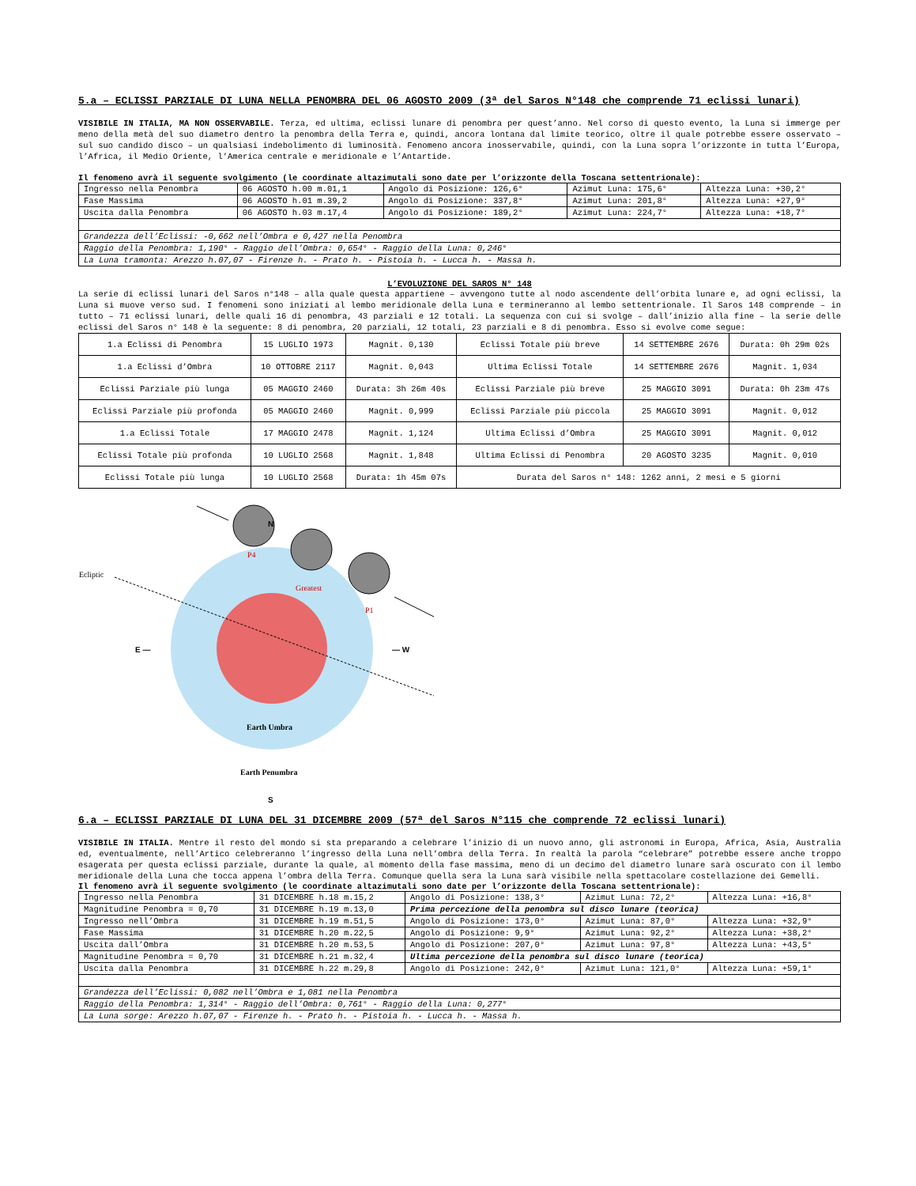5.a – ECLISSI PARZIALE DI LUNA NELLA PENOMBRA DEL 06 AGOSTO 2009 (3ª del Saros N°148 che comprende 71 eclissi lunari)
VISIBILE IN ITALIA, MA NON OSSERVABILE. Terza, ed ultima, eclissi lunare di penombra per quest’anno. Nel corso di questo evento, la Luna si immerge per meno della metà del suo diametro dentro la penombra della Terra e, quindi, ancora lontana dal limite teorico, oltre il quale potrebbe essere osservato – sul suo candido disco – un qualsiasi indebolimento di luminosità. Fenomeno ancora inosservabile, quindi, con la Luna sopra l’orizzonte in tutta l’Europa, l’Africa, il Medio Oriente, l’America centrale e meridionale e l’Antartide.
Il fenomeno avrà il seguente svolgimento (le coordinate altazimutali sono date per l’orizzonte della Toscana settentrionale):
| Ingresso nella Penombra | 06 AGOSTO h.00 m.01,1 | Angolo di Posizione: 126,6° | Azimut Luna: 175,6° | Altezza Luna: +30,2° |
| Fase Massima | 06 AGOSTO h.01 m.39,2 | Angolo di Posizione: 337,8° | Azimut Luna: 201,8° | Altezza Luna: +27,9° |
| Uscita dalla Penombra | 06 AGOSTO h.03 m.17,4 | Angolo di Posizione: 189,2° | Azimut Luna: 224,7° | Altezza Luna: +18,7° |
| Grandezza dell’Eclissi: -0,662 nell’Ombra e 0,427 nella Penombra | | | | |
| Raggio della Penombra: 1,190° - Raggio dell’Ombra: 0,654° - Raggio della Luna: 0,246° | | | | |
| La Luna tramonta: Arezzo h.07,07 - Firenze h. - Prato h. - Pistoia h. - Lucca h. - Massa h. | | | | |
L’EVOLUZIONE DEL SAROS N° 148
La serie di eclissi lunari del Saros n°148 – alla quale questa appartiene – avvengono tutte al nodo ascendente dell’orbita lunare e, ad ogni eclissi, la Luna si muove verso sud. I fenomeni sono iniziati al lembo meridionale della Luna e termineranno al lembo settentrionale. Il Saros 148 comprende – in tutto – 71 eclissi lunari, delle quali 16 di penombra, 43 parziali e 12 totali. La sequenza con cui si svolge – dall’inizio alla fine – la serie delle eclissi del Saros n° 148 è la seguente: 8 di penombra, 20 parziali, 12 totali, 23 parziali e 8 di penombra. Esso si evolve come segue:
| 1.a Eclissi di Penombra | 15 LUGLIO 1973 | Magnit. 0,130 | Eclissi Totale più breve | 14 SETTEMBRE 2676 | Durata: 0h 29m 02s |
| 1.a Eclissi d’Ombra | 10 OTTOBRE 2117 | Magnit. 0,043 | Ultima Eclissi Totale | 14 SETTEMBRE 2676 | Magnit. 1,034 |
| Eclissi Parziale più lunga | 05 MAGGIO 2460 | Durata: 3h 26m 40s | Eclissi Parziale più breve | 25 MAGGIO 3091 | Durata: 0h 23m 47s |
| Eclissi Parziale più profonda | 05 MAGGIO 2460 | Magnit. 0,999 | Eclissi Parziale più piccola | 25 MAGGIO 3091 | Magnit. 0,012 |
| 1.a Eclissi Totale | 17 MAGGIO 2478 | Magnit. 1,124 | Ultima Eclissi d’Ombra | 25 MAGGIO 3091 | Magnit. 0,012 |
| Eclissi Totale più profonda | 10 LUGLIO 2568 | Magnit. 1,848 | Ultima Eclissi di Penombra | 20 AGOSTO 3235 | Magnit. 0,010 |
| Eclissi Totale più lunga | 10 LUGLIO 2568 | Durata: 1h 45m 07s | Durata del Saros n° 148: 1262 anni, 2 mesi e 5 giorni | | |
Ecliptic
P4
Greatest
P1
N
E —
— W
Earth Umbra
Earth Penumbra
S
6.a – ECLISSI PARZIALE DI LUNA DEL 31 DICEMBRE 2009 (57ª del Saros N°115 che comprende 72 eclissi lunari)
VISIBILE IN ITALIA. Mentre il resto del mondo si sta preparando a celebrare l’inizio di un nuovo anno, gli astronomi in Europa, Africa, Asia, Australia ed, eventualmente, nell’Artico celebreranno l’ingresso della Luna nell’ombra della Terra. In realtà la parola “celebrare” potrebbe essere anche troppo esagerata per questa eclissi parziale, durante la quale, al momento della fase massima, meno di un decimo del diametro lunare sarà oscurato con il lembo meridionale della Luna che tocca appena l’ombra della Terra. Comunque quella sera la Luna sarà visibile nella spettacolare costellazione dei Gemelli.
Il fenomeno avrà il seguente svolgimento (le coordinate altazimutali sono date per l’orizzonte della Toscana settentrionale):
| Ingresso nella Penombra | 31 DICEMBRE h.18 m.15,2 | Angolo di Posizione: 138,3° | Azimut Luna: 72,2° | Altezza Luna: +16,8° |
| Magnitudine Penombra = 0,70 | 31 DICEMBRE h.19 m.13,0 | Prima percezione della penombra sul disco lunare (teorica) | | |
| Ingresso nell’Ombra | 31 DICEMBRE h.19 m.51,5 | Angolo di Posizione: 173,0° | Azimut Luna: 87,0° | Altezza Luna: +32,9° |
| Fase Massima | 31 DICEMBRE h.20 m.22,5 | Angolo di Posizione: 9,9° | Azimut Luna: 92,2° | Altezza Luna: +38,2° |
| Uscita dall’Ombra | 31 DICEMBRE h.20 m.53,5 | Angolo di Posizione: 207,0° | Azimut Luna: 97,8° | Altezza Luna: +43,5° |
| Magnitudine Penombra = 0,70 | 31 DICEMBRE h.21 m.32,4 | Ultima percezione della penombra sul disco lunare (teorica) | | |
| Uscita dalla Penombra | 31 DICEMBRE h.22 m.29,8 | Angolo di Posizione: 242,0° | Azimut Luna: 121,0° | Altezza Luna: +59,1° |
| Grandezza dell’Eclissi: 0,082 nell’Ombra e 1,081 nella Penombra | | | | |
| Raggio della Penombra: 1,314° - Raggio dell’Ombra: 0,761° - Raggio della Luna: 0,277° | | | | |
| La Luna sorge: Arezzo h.07,07 - Firenze h. - Prato h. - Pistoia h. - Lucca h. - Massa h. | | | | |